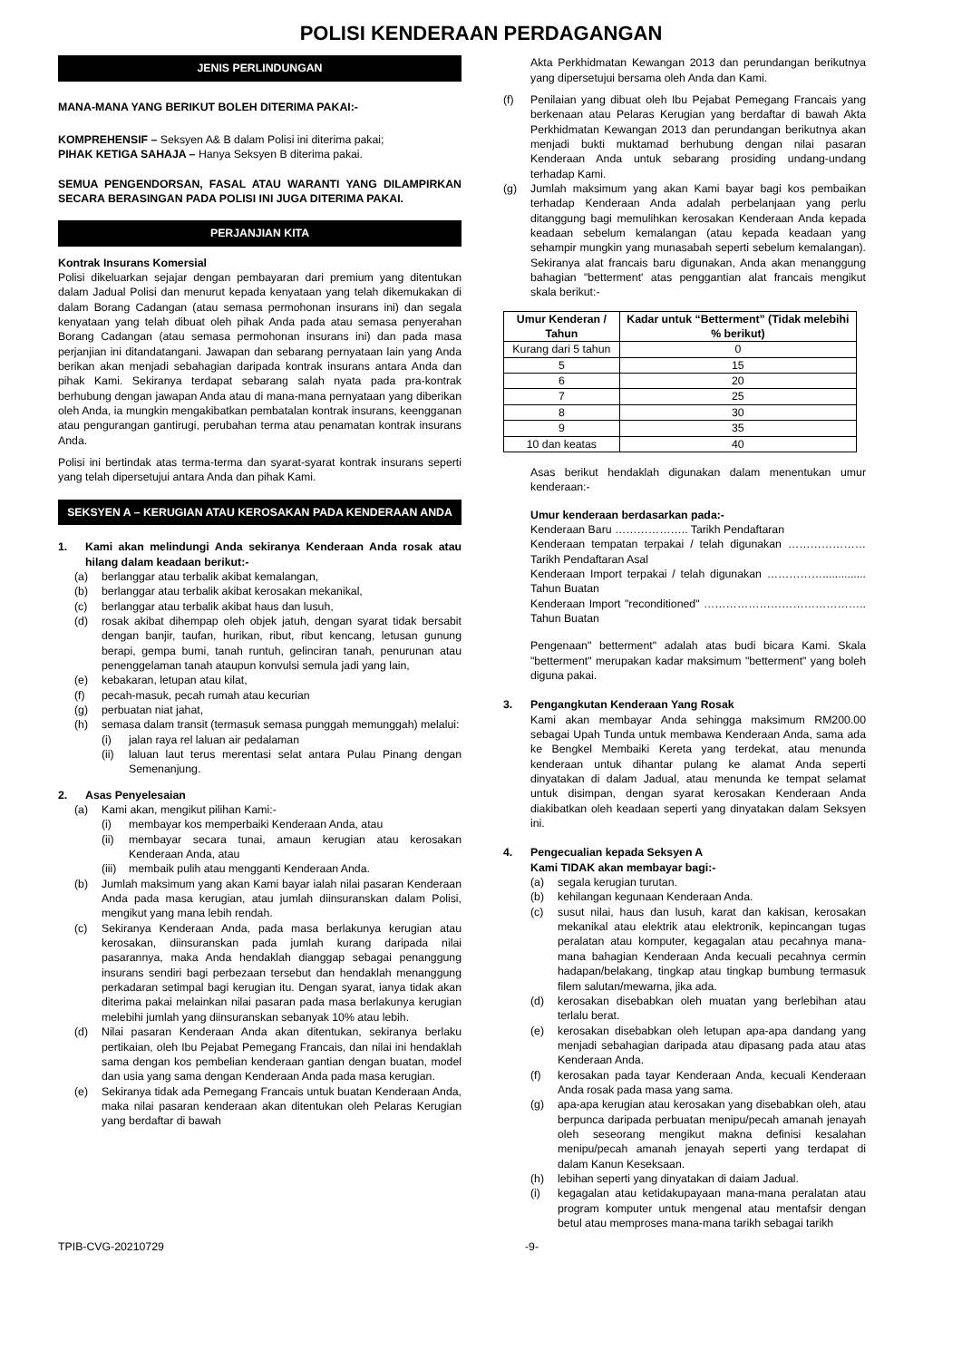POLISI KENDERAAN PERDAGANGAN
JENIS PERLINDUNGAN
MANA-MANA YANG BERIKUT BOLEH DITERIMA PAKAI:-
KOMPREHENSIF – Seksyen A& B dalam Polisi ini diterima pakai;
PIHAK KETIGA SAHAJA – Hanya Seksyen B diterima pakai.
SEMUA PENGENDORSAN, FASAL ATAU WARANTI YANG DILAMPIRKAN SECARA BERASINGAN PADA POLISI INI JUGA DITERIMA PAKAI.
PERJANJIAN KITA
Kontrak Insurans Komersial
Polisi dikeluarkan sejajar dengan pembayaran dari premium yang ditentukan dalam Jadual Polisi dan menurut kepada kenyataan yang telah dikemukakan di dalam Borang Cadangan (atau semasa permohonan insurans ini) dan segala kenyataan yang telah dibuat oleh pihak Anda pada atau semasa penyerahan Borang Cadangan (atau semasa permohonan insurans ini) dan pada masa perjanjian ini ditandatangani. Jawapan dan sebarang pernyataan lain yang Anda berikan akan menjadi sebahagian daripada kontrak insurans antara Anda dan pihak Kami. Sekiranya terdapat sebarang salah nyata pada pra-kontrak berhubung dengan jawapan Anda atau di mana-mana pernyataan yang diberikan oleh Anda, ia mungkin mengakibatkan pembatalan kontrak insurans, keengganan atau pengurangan gantirugi, perubahan terma atau penamatan kontrak insurans Anda.
Polisi ini bertindak atas terma-terma dan syarat-syarat kontrak insurans seperti yang telah dipersetujui antara Anda dan pihak Kami.
SEKSYEN A – KERUGIAN ATAU KEROSAKAN PADA KENDERAAN ANDA
1. Kami akan melindungi Anda sekiranya Kenderaan Anda rosak atau hilang dalam keadaan berikut:-
(a) berlanggar atau terbalik akibat kemalangan,
(b) berlanggar atau terbalik akibat kerosakan mekanikal,
(c) berlanggar atau terbalik akibat haus dan lusuh,
(d) rosak akibat dihempap oleh objek jatuh, dengan syarat tidak bersabit dengan banjir, taufan, hurikan, ribut, ribut kencang, letusan gunung berapi, gempa bumi, tanah runtuh, gelinciran tanah, penurunan atau penenggelaman tanah ataupun konvulsi semula jadi yang lain,
(e) kebakaran, letupan atau kilat,
(f) pecah-masuk, pecah rumah atau kecurian
(g) perbuatan niat jahat,
(h) semasa dalam transit (termasuk semasa punggah memunggah) melalui:
(i) jalan raya rel laluan air pedalaman
(ii) laluan laut terus merentasi selat antara Pulau Pinang dengan Semenanjung.
2. Asas Penyelesaian
(a) Kami akan, mengikut pilihan Kami:-
(i) membayar kos memperbaiki Kenderaan Anda, atau
(ii) membayar secara tunai, amaun kerugian atau kerosakan Kenderaan Anda, atau
(iii) membaik pulih atau mengganti Kenderaan Anda.
(b) Jumlah maksimum yang akan Kami bayar ialah nilai pasaran Kenderaan Anda pada masa kerugian, atau jumlah diinsuranskan dalam Polisi, mengikut yang mana lebih rendah.
(c) Sekiranya Kenderaan Anda, pada masa berlakunya kerugian atau kerosakan, diinsuranskan pada jumlah kurang daripada nilai pasarannya, maka Anda hendaklah dianggap sebagai penanggung insurans sendiri bagi perbezaan tersebut dan hendaklah menanggung perkadaran setimpal bagi kerugian itu. Dengan syarat, ianya tidak akan diterima pakai melainkan nilai pasaran pada masa berlakunya kerugian melebihi jumlah yang diinsuranskan sebanyak 10% atau lebih.
(d) Nilai pasaran Kenderaan Anda akan ditentukan, sekiranya berlaku pertikaian, oleh Ibu Pejabat Pemegang Francais, dan nilai ini hendaklah sama dengan kos pembelian kenderaan gantian dengan buatan, model dan usia yang sama dengan Kenderaan Anda pada masa kerugian.
(e) Sekiranya tidak ada Pemegang Francais untuk buatan Kenderaan Anda, maka nilai pasaran kenderaan akan ditentukan oleh Pelaras Kerugian yang berdaftar di bawah
Akta Perkhidmatan Kewangan 2013 dan perundangan berikutnya yang dipersetujui bersama oleh Anda dan Kami.
(f) Penilaian yang dibuat oleh Ibu Pejabat Pemegang Francais yang berkenaan atau Pelaras Kerugian yang berdaftar di bawah Akta Perkhidmatan Kewangan 2013 dan perundangan berikutnya akan menjadi bukti muktamad berhubung dengan nilai pasaran Kenderaan Anda untuk sebarang prosiding undang-undang terhadap Kami.
(g) Jumlah maksimum yang akan Kami bayar bagi kos pembaikan terhadap Kenderaan Anda adalah perbelanjaan yang perlu ditanggung bagi memulihkan kerosakan Kenderaan Anda kepada keadaan sebelum kemalangan (atau kepada keadaan yang sehampir mungkin yang munasabah seperti sebelum kemalangan). Sekiranya alat francais baru digunakan, Anda akan menanggung bahagian "betterment' atas penggantian alat francais mengikut skala berikut:-
| Umur Kenderan / Tahun | Kadar untuk “Betterment” (Tidak melebihi % berikut) |
| --- | --- |
| Kurang dari 5 tahun | 0 |
| 5 | 15 |
| 6 | 20 |
| 7 | 25 |
| 8 | 30 |
| 9 | 35 |
| 10 dan keatas | 40 |
Asas berikut hendaklah digunakan dalam menentukan umur kenderaan:-
Umur kenderaan berdasarkan pada:-
Kenderaan Baru ……………….. Tarikh Pendaftaran
Kenderaan tempatan terpakai / telah digunakan ………………… Tarikh Pendaftaran Asal
Kenderaan Import terpakai / telah digunakan …………….............. Tahun Buatan
Kenderaan Import "reconditioned" …………………………………….. Tahun Buatan
Pengenaan" betterment" adalah atas budi bicara Kami. Skala "betterment" merupakan kadar maksimum "betterment" yang boleh diguna pakai.
3. Pengangkutan Kenderaan Yang Rosak
Kami akan membayar Anda sehingga maksimum RM200.00 sebagai Upah Tunda untuk membawa Kenderaan Anda, sama ada ke Bengkel Membaiki Kereta yang terdekat, atau menunda kenderaan untuk dihantar pulang ke alamat Anda seperti dinyatakan di dalam Jadual, atau menunda ke tempat selamat untuk disimpan, dengan syarat kerosakan Kenderaan Anda diakibatkan oleh keadaan seperti yang dinyatakan dalam Seksyen ini.
4. Pengecualian kepada Seksyen A
Kami TIDAK akan membayar bagi:-
(a) segala kerugian turutan.
(b) kehilangan kegunaan Kenderaan Anda.
(c) susut nilai, haus dan lusuh, karat dan kakisan, kerosakan mekanikal atau elektrik atau elektronik, kepincangan tugas peralatan atau komputer, kegagalan atau pecahnya mana-mana bahagian Kenderaan Anda kecuali pecahnya cermin hadapan/belakang, tingkap atau tingkap bumbung termasuk filem salutan/mewarna, jika ada.
(d) kerosakan disebabkan oleh muatan yang berlebihan atau terlalu berat.
(e) kerosakan disebabkan oleh letupan apa-apa dandang yang menjadi sebahagian daripada atau dipasang pada atau atas Kenderaan Anda.
(f) kerosakan pada tayar Kenderaan Anda, kecuali Kenderaan Anda rosak pada masa yang sama.
(g) apa-apa kerugian atau kerosakan yang disebabkan oleh, atau berpunca daripada perbuatan menipu/pecah amanah jenayah oleh seseorang mengikut makna definisi kesalahan menipu/pecah amanah jenayah seperti yang terdapat di dalam Kanun Keseksaan.
(h) lebihan seperti yang dinyatakan di daiam Jadual.
(i) kegagalan atau ketidakupayaan mana-mana peralatan atau program komputer untuk mengenal atau mentafsir dengan betul atau memproses mana-mana tarikh sebagai tarikh
TPIB-CVG-20210729 -9-